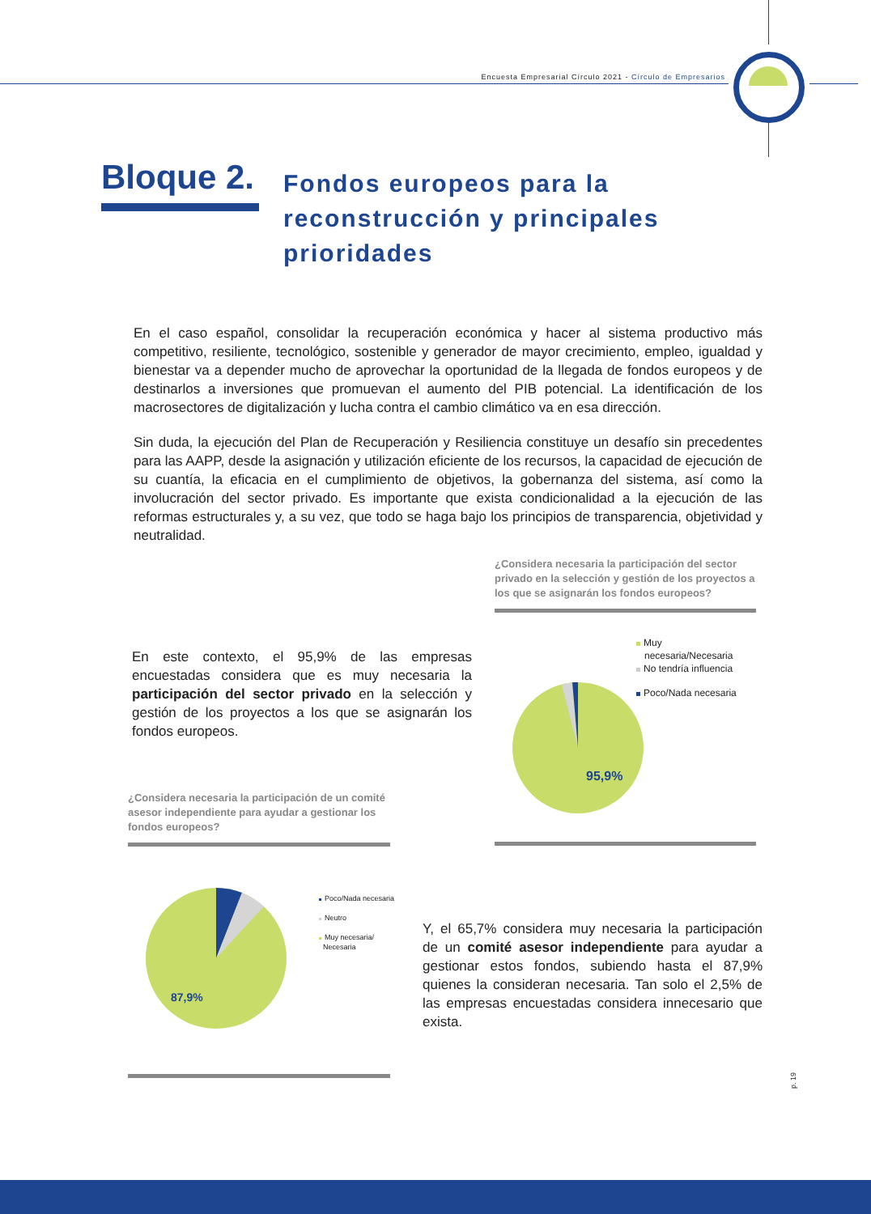Encuesta Empresarial Círculo 2021 - Círculo de Empresarios
Bloque 2.
Fondos europeos para la
reconstrucción y principales
prioridades
En el caso español, consolidar la recuperación económica y hacer al sistema productivo más competitivo, resiliente, tecnológico, sostenible y generador de mayor crecimiento, empleo, igualdad y bienestar va a depender mucho de aprovechar la oportunidad de la llegada de fondos europeos y de destinarlos a inversiones que promuevan el aumento del PIB potencial. La identificación de los macrosectores de digitalización y lucha contra el cambio climático va en esa dirección.
Sin duda, la ejecución del Plan de Recuperación y Resiliencia constituye un desafío sin precedentes para las AAPP, desde la asignación y utilización eficiente de los recursos, la capacidad de ejecución de su cuantía, la eficacia en el cumplimiento de objetivos, la gobernanza del sistema, así como la involucración del sector privado. Es importante que exista condicionalidad a la ejecución de las reformas estructurales y, a su vez, que todo se haga bajo los principios de transparencia, objetividad y neutralidad.
¿Considera necesaria la participación del sector privado en la selección y gestión de los proyectos a los que se asignarán los fondos europeos?
En este contexto, el 95,9% de las empresas encuestadas considera que es muy necesaria la participación del sector privado en la selección y gestión de los proyectos a los que se asignarán los fondos europeos.
Muy
necesaria/Necesaria
No tendría influencia
Poco/Nada necesaria
95,9%
¿Considera necesaria la participación de un comité asesor independiente para ayudar a gestionar los fondos europeos?
87,9%
Poco/Nada necesaria
Neutro
Muy necesaria/
Necesaria
Y, el 65,7% considera muy necesaria la participación de un comité asesor independiente para ayudar a gestionar estos fondos, subiendo hasta el 87,9% quienes la consideran necesaria. Tan solo el 2,5% de las empresas encuestadas considera innecesario que exista.
p. 19